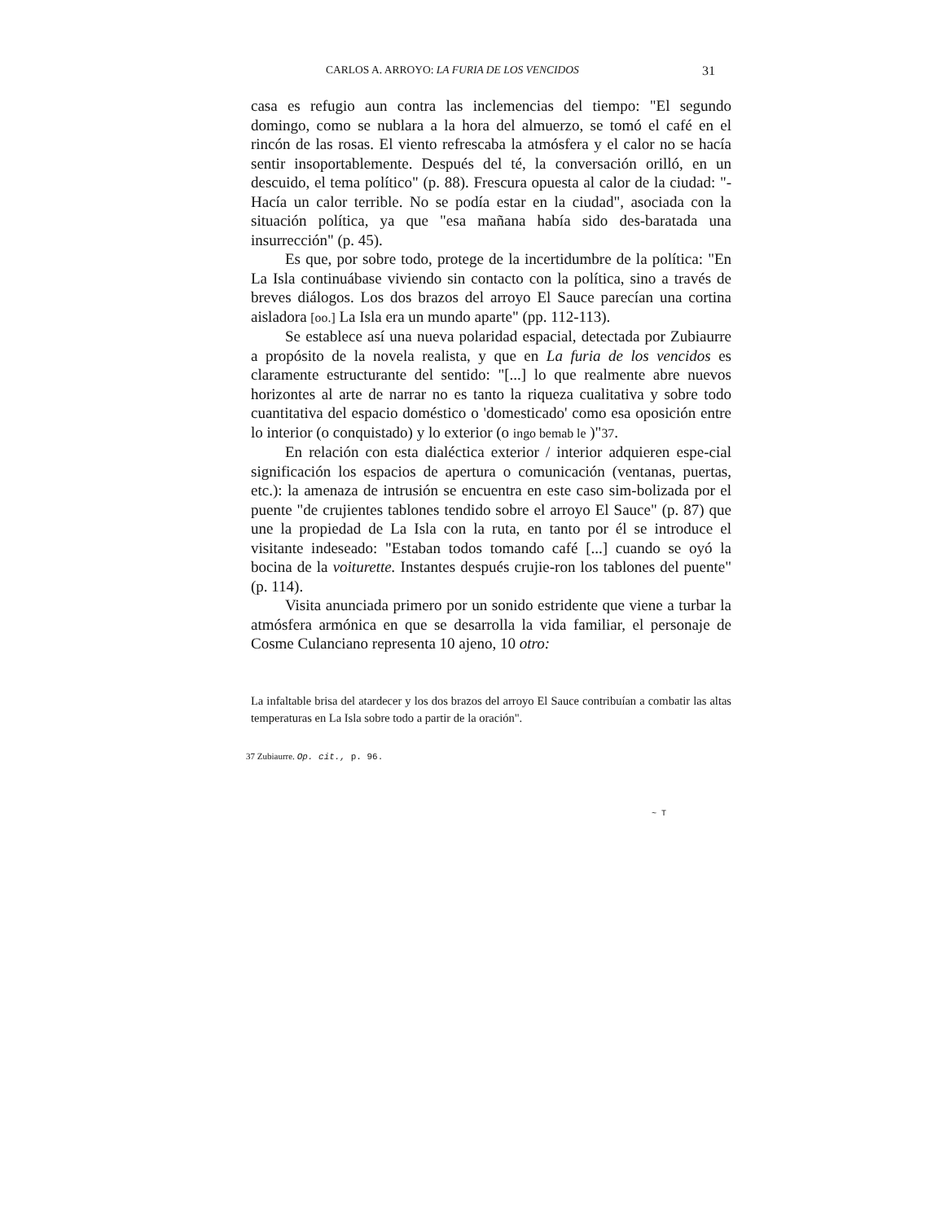CARLOS A. ARROYO: LA FURIA DE LOS VENCIDOS 31
casa es refugio aun contra las inclemencias del tiempo: "El segundo domingo, como se nublara a la hora del almuerzo, se tomó el café en el rincón de las rosas. El viento refrescaba la atmósfera y el calor no se hacía sentir insoportablemente. Después del té, la conversación orilló, en un descuido, el tema político" (p. 88). Frescura opuesta al calor de la ciudad: "-Hacía un calor terrible. No se podía estar en la ciudad", asociada con la situación política, ya que "esa mañana había sido des-baratada una insurrección" (p. 45).
Es que, por sobre todo, protege de la incertidumbre de la política: "En La Isla continuábase viviendo sin contacto con la política, sino a través de breves diálogos. Los dos brazos del arroyo El Sauce parecían una cortina aisladora [oo.] La Isla era un mundo aparte" (pp. 112-113).
Se establece así una nueva polaridad espacial, detectada por Zubiaurre a propósito de la novela realista, y que en La furia de los vencidos es claramente estructurante del sentido: "[...] lo que realmente abre nuevos horizontes al arte de narrar no es tanto la riqueza cualitativa y sobre todo cuantitativa del espacio doméstico o 'domesticado' como esa oposición entre lo interior (o conquistado) y lo exterior (o ingo bemab le )"37.
En relación con esta dialéctica exterior / interior adquieren espe-cial significación los espacios de apertura o comunicación (ventanas, puertas, etc.): la amenaza de intrusión se encuentra en este caso sim-bolizada por el puente "de crujientes tablones tendido sobre el arroyo El Sauce" (p. 87) que une la propiedad de La Isla con la ruta, en tanto por él se introduce el visitante indeseado: "Estaban todos tomando café [...] cuando se oyó la bocina de la voiturette. Instantes después crujie-ron los tablones del puente" (p. 114).
Visita anunciada primero por un sonido estridente que viene a turbar la atmósfera armónica en que se desarrolla la vida familiar, el personaje de Cosme Culanciano representa 10 ajeno, 10 otro:
La infaltable brisa del atardecer y los dos brazos del arroyo El Sauce contribuían a combatir las altas temperaturas en La Isla sobre todo a partir de la oración".
37 Zubiaurre. Op. cit., p. 96.
~ T